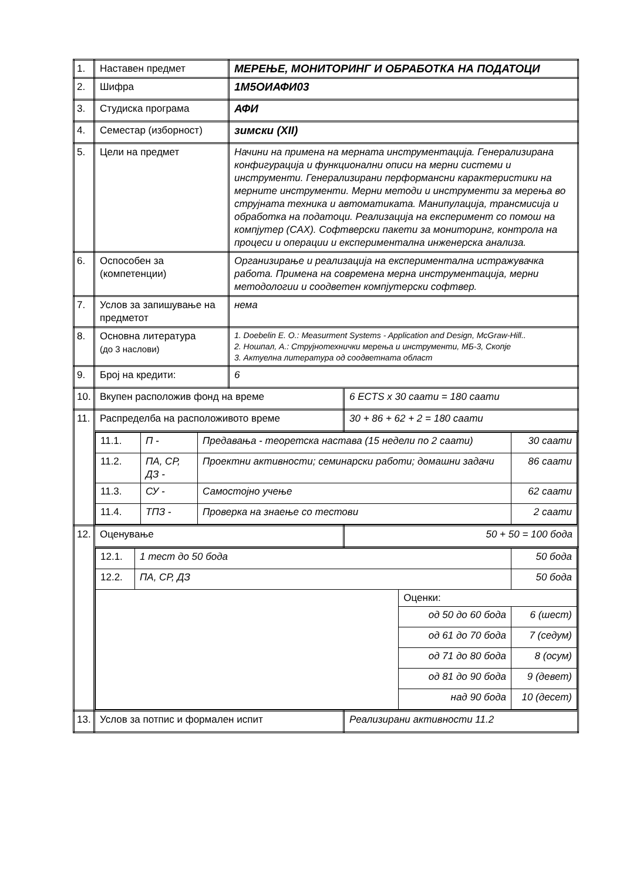| 1. | Наставен предмет | МЕРЕЊЕ, МОНИТОРИНГ И ОБРАБОТКА НА ПОДАТОЦИ | |
| 2. | Шифра | 1М5ОИАФИ03 | |
| 3. | Студиска програма | АФИ | |
| 4. | Семестар (изборност) | зимски (XII) | |
| 5. | Цели на предмет | Начини на примена на мерната инструментација. Генерализирана конфигурација и функционални описи на мерни системи и инструменти. Генерализирани перформансни карактеристики на мерните инструменти. Мерни методи и инструменти за мерења во струјната техника и автоматиката. Манипулација, трансмисија и обработка на податоци. Реализација на експеримент со помош на компјутер (CAX). Софтверски пакети за мониторинг, контрола на процеси и операции и експериментална инженерска анализа. | |
| 6. | Оспособен за (компетенции) | Организирање и реализација на експериментална истражувачка работа. Примена на современа мерна инструментација, мерни методологии и соодветен компјутерски софтвер. | |
| 7. | Услов за запишување на предметот | нема | |
| 8. | Основна литература (до 3 наслови) | 1. Doebelin E. O.: Measurment Systems - Application and Design, McGraw-Hill.. 2. Ношпал, А.: Струјнотехнички мерења и инструменти, МБ-3, Скопје 3. Актуелна литература од соодветната област | |
| 9. | Број на кредити: | 6 | |
| 10. | Вкупен расположив фонд на време | | 6 ECTS x 30 саати = 180 саати |
| 11. | Распределба на расположивото време | | 30 + 86 + 62 + 2 = 180 саати |
| | / 11.1. / П - / Предавања - теоретска настава (15 недели по 2 саати) / 30 саати / / 11.2. / ПА, СР, ДЗ - / Проектни активности; семинарски работи; домашни задачи / 86 саати / / 11.3. / СУ - / Самостојно учење / 62 саати / / 11.4. / ТПЗ - / Проверка на знаење со тестови / 2 саати / | | |
| 12. | Оценување | | 50 + 50 = 100 бода |
| | / 12.1. / 1 тест до 50 бода / / 50 бода / / 12.2. / ПА, СР, ДЗ / / 50 бода / / / / Оценки: / / / / / од 50 до 60 бода / 6 (шест) / / / / од 61 до 70 бода / 7 (седум) / / / / од 71 до 80 бода / 8 (осум) / / / / од 81 до 90 бода / 9 (девет) / / / / над 90 бода / 10 (десет) / | | |
| 13. | Услов за потпис и формален испит | | Реализирани активности 11.2 |